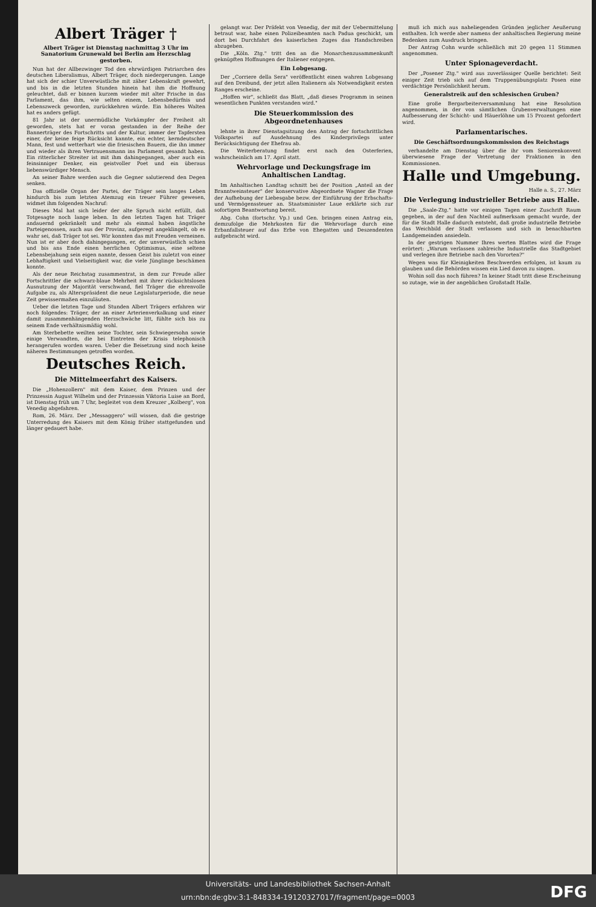Albert Träger †
Albert Träger ist Dienstag nachmittag 3 Uhr im Sanatorium Grunewald bei Berlin am Herzschlag gestorben.
Nun hat der Allbezwinger Tod den ehrwürdigen Patriarchen des deutschen Liberalismus, Albert Träger, doch niedergerungen. Lange hat sich der schier Unverwüstliche mit zäher Lebenskraft gewehrt, und bis in die letzten Stunden hinein hat ihm die Hoffnung geleuchtet, daß er binnen kurzem wieder mit alter Frische in das Parlament, das ihm, wie selten einem, Lebensbedürfnis und Lebenszweck geworden, zurückkehren würde. Ein höheres Walten hat es anders gefügt.
81 Jahr ist der unermüdliche Vorkämpfer der Freiheit alt geworden, stets hat er voran gestanden in der Reihe der Bannerträger des Fortschritts und der Kultur, immer der Tapfersten einer, der keine feige Rücksicht kannte, ein echter, kerndeutscher Mann, fest und wetterhart wie die friesischen Bauern, die ihn immer und wieder als ihren Vertrauensmann ins Parlament gesandt haben. Ein ritterlicher Streiter ist mit ihm dahingegangen, aber auch ein feinsinniger Denker, ein geistvoller Poet und ein überaus liebenswürdiger Mensch.
An seiner Bahre werden auch die Gegner salutierend den Degen senken.
Das offizielle Organ der Partei, der Träger sein langes Leben hindurch bis zum letzten Atemzug ein treuer Führer gewesen, widmet ihm folgenden Nachruf:
Dieses Mal hat sich leider der alte Spruch nicht erfüllt, daß Totgesagte noch lange leben. In den letzten Tagen hat Träger andauernd gekränkelt und mehr als einmal haben ängstliche Parteigenossen, auch aus der Provinz, aufgeregt angeklingelt, ob es wahr sei, daß Träger tot sei. Wir konnten das mit Freuden verneinen. Nun ist er aber doch dahingegangen, er, der unverwüstlich schien und bis ans Ende einen herrlichen Optimismus, eine seltene Lebensbejahung sein eigen nannte, dessen Geist bis zuletzt von einer Lebhaftigkeit und Vielseitigkeit war, die viele Jünglinge beschämen konnte.
Als der neue Reichstag zusammentrat, in dem zur Freude aller Fortschrittler die schwarz-blaue Mehrheit mit ihrer rücksichtslosen Ausnutzung der Majorität verschwand, fiel Träger die ehrenvolle Aufgabe zu, als Alterspräsident die neue Legislaturperiode, die neue Zeit gewissermaßen einzuläuten.
Ueber die letzten Tage und Stunden Albert Trägers erfahren wir noch folgendes: Träger, der an einer Arterienverkalkung und einer damit zusammenhängenden Herzschwäche litt, fühlte sich bis zu seinem Ende verhältnismäßig wohl.
Am Sterbebette weilten seine Tochter, sein Schwiegersohn sowie einige Verwandten, die bei Eintreten der Krisis telephonisch herangerufen worden waren. Ueber die Beisetzung sind noch keine näheren Bestimmungen getroffen worden.
Deutsches Reich.
Die Mittelmeerfahrt des Kaisers.
Die „Hohenzollern" mit dem Kaiser, dem Prinzen und der Prinzessin August Wilhelm und der Prinzessin Viktoria Luise an Bord, ist Dienstag früh um 7 Uhr, begleitet von dem Kreuzer „Kolberg", von Venedig abgefahren.
Rom, 26. März. Der „Messaggero" will wissen, daß die gestrige Unterredung des Kaisers mit dem König früher stattgefunden und länger gedauert habe.
gelangt war. Der Präfekt von Venedig, der mit der Uebermittelung betraut war, habe einen Polizeibeamten nach Padua geschickt, um dort bei Durchfahrt des kaiserlichen Zuges das Handschreiben abzugeben.
Die „Köln. Ztg." tritt den an die Monarchenzusammenkunft geknüpften Hoffnungen der Italiener entgegen.
Ein Lobgesang.
Der „Corriere della Sera" veröffentlicht einen wahren Lobgesang auf den Dreibund, der jetzt allen Italienern als Notwendigkeit ersten Ranges erscheine.
„Hoffen wir", schließt das Blatt, „daß dieses Programm in seinen wesentlichen Punkten verstanden wird."
Die Steuerkommission des Abgeordnetenhauses
lehnte in ihrer Dienstagsitzung den Antrag der fortschrittlichen Volkspartei auf Ausdehnung des Kinderprivilegs unter Berücksichtigung der Ehefrau ab.
Die Weiterberatung findet erst nach den Osterferien, wahrscheinlich am 17. April statt.
Wehrvorlage und Deckungsfrage im Anhaltischen Landtag.
Im Anhaltischen Landtag schnitt bei der Position „Anteil an der Branntweinsteuer" der konservative Abgeordnete Wagner die Frage der Aufhebung der Liebesgabe bezw. der Einführung der Erbschafts- und Vermögenssteuer an. Staatsminister Laue erklärte sich zur sofortigen Beantwortung bereit.
Abg. Cohn (fortschr. Vp.) und Gen. bringen einen Antrag ein, demzufolge die Mehrkosten für die Wehrvorlage durch eine Erbanfallsteuer auf das Erbe von Ehegatten und Deszendenten aufgebracht wird.
muß ich mich aus naheliegenden Gründen jeglicher Aeußerung enthalten. Ich werde aber namens der anhaltischen Regierung meine Bedenken zum Ausdruck bringen.
Der Antrag Cohn wurde schließlich mit 20 gegen 11 Stimmen angenommen.
Unter Spionageverdacht.
Der „Posener Ztg." wird aus zuverlässiger Quelle berichtet: Seit einiger Zeit trieb sich auf dem Truppenübungsplatz Posen eine verdächtige Persönlichkeit herum.
Generalstreik auf den schlesischen Gruben?
Eine große Bergarbeiterversammlung hat eine Resolution angenommen, in der von sämtlichen Grubenverwaltungen eine Aufbesserung der Schicht- und Häuerlöhne um 15 Prozent gefordert wird.
Parlamentarisches.
Die Geschäftsordnungskommission des Reichstags
verhandelte am Dienstag über die ihr vom Seniorenkonvent überwiesene Frage der Vertretung der Fraktionen in den Kommissionen.
Halle und Umgebung.
Halle a. S., 27. März
Die Verlegung industrieller Betriebe aus Halle.
Die „Saale-Ztg." hatte vor einigen Tagen einer Zuschrift Raum gegeben, in der auf den Nachteil aufmerksam gemacht wurde, der für die Stadt Halle dadurch entsteht, daß große industrielle Betriebe das Weichbild der Stadt verlassen und sich in benachbarten Landgemeinden ansiedeln.
In der gestrigen Nummer Ihres werten Blattes wird die Frage erörtert: „Warum verlassen zahlreiche Industrielle das Stadtgebiet und verlegen ihre Betriebe nach den Vororten?"
Wegen was für Kleinigkeiten Beschwerden erfolgen, ist kaum zu glauben und die Behörden wissen ein Lied davon zu singen.
Wohin soll das noch führen? In keiner Stadt tritt diese Erscheinung so zutage, wie in der angeblichen Großstadt Halle.
Universitäts- und Landesbibliothek Sachsen-Anhalt
urn:nbn:de:gbv:3:1-848334-19120327017/fragment/page=0003
DFG